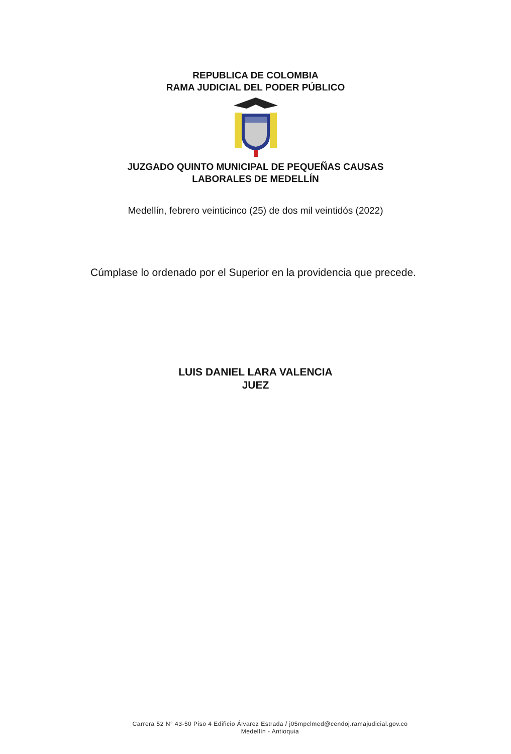REPUBLICA DE COLOMBIA
RAMA JUDICIAL DEL PODER PÚBLICO JUZGADO QUINTO MUNICIPAL DE PEQUEÑAS CAUSAS
LABORALES DE MEDELLÍN
Medellín, febrero veinticinco (25) de dos mil veintidós (2022)
Cúmplase lo ordenado por el Superior en la providencia que precede.
LUIS DANIEL LARA VALENCIA
JUEZ
Carrera 52 N° 43-50 Piso 4 Edificio Álvarez Estrada / j05mpclmed@cendoj.ramajudicial.gov.co
Medellín - Antioquia